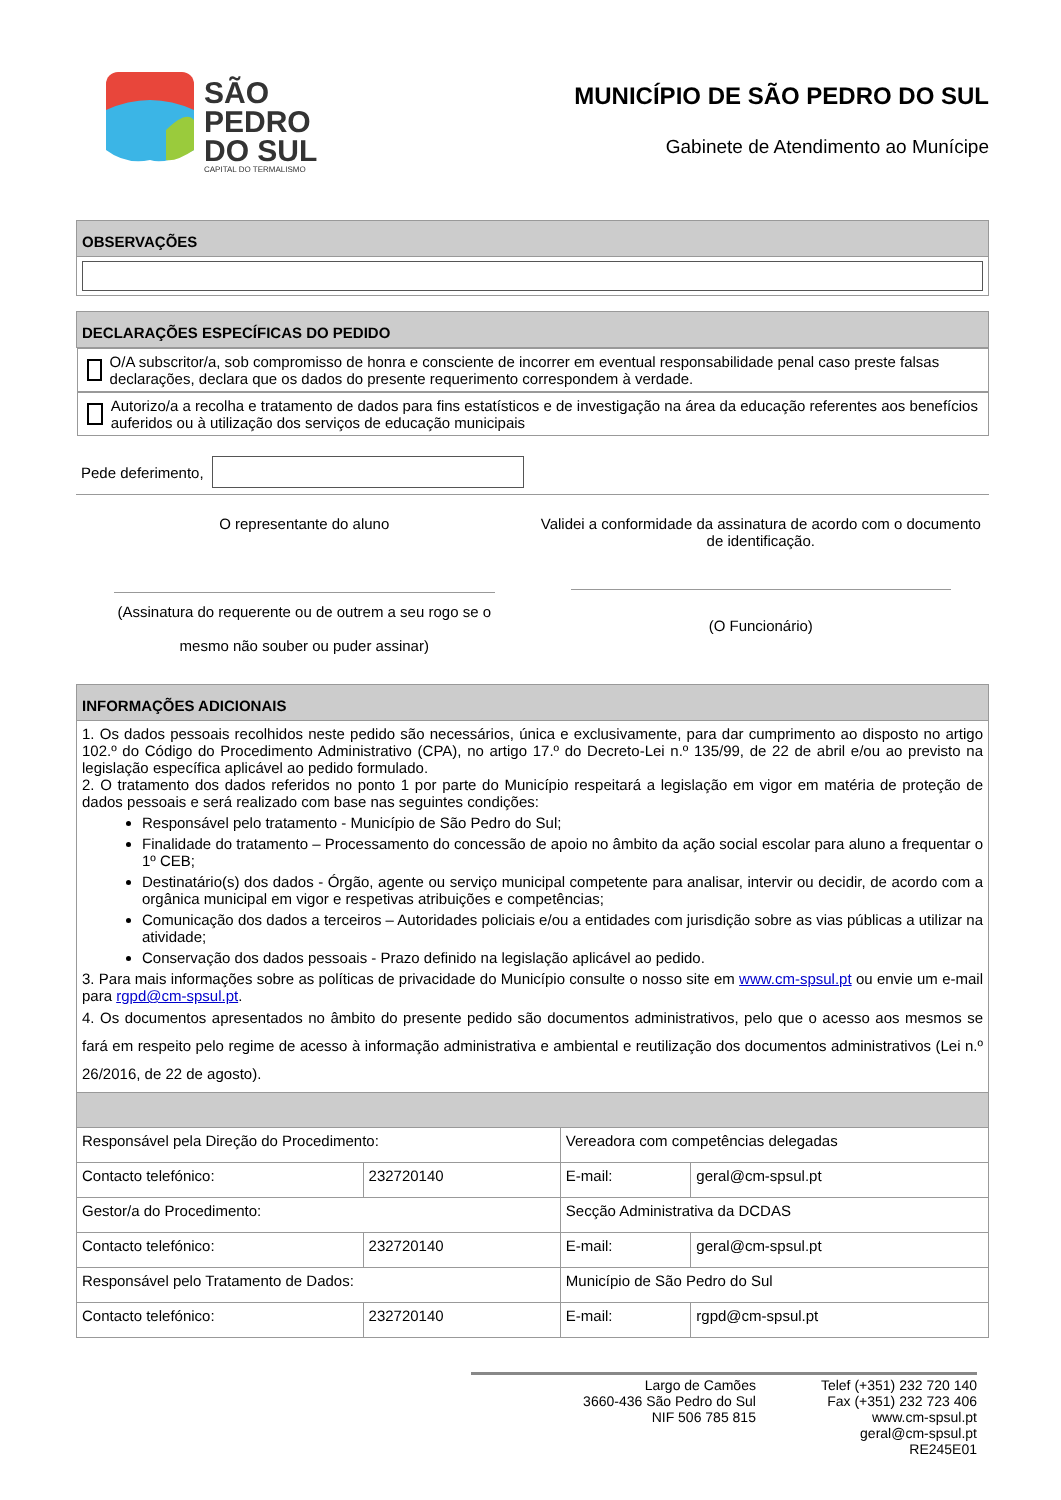SÃO
PEDRO
DO SUL
CAPITAL DO TERMALISMO
MUNICÍPIO DE SÃO PEDRO DO SUL
Gabinete de Atendimento ao Munícipe
| OBSERVAÇÕES |
| --- |
| DECLARAÇÕES ESPECÍFICAS DO PEDIDO |
| --- |
| O/A subscritor/a, sob compromisso de honra e consciente de incorrer em eventual responsabilidade penal caso preste falsas declarações, declara que os dados do presente requerimento correspondem à verdade. |
| Autorizo/a a recolha e tratamento de dados para fins estatísticos e de investigação na área da educação referentes aos benefícios auferidos ou à utilização dos serviços de educação municipais |
Pede deferimento,
O representante do aluno
(Assinatura do requerente ou de outrem a seu rogo se o
mesmo não souber ou puder assinar)
Validei a conformidade da assinatura de acordo com o documento de identificação.
(O Funcionário)
| INFORMAÇÕES ADICIONAIS | | | |
| --- | --- | --- | --- |
| 1. Os dados pessoais recolhidos neste pedido são necessários, única e exclusivamente, para dar cumprimento ao disposto no artigo 102.º do Código do Procedimento Administrativo (CPA), no artigo 17.º do Decreto-Lei n.º 135/99, de 22 de abril e/ou ao previsto na legislação específica aplicável ao pedido formulado. 2. O tratamento dos dados referidos no ponto 1 por parte do Município respeitará a legislação em vigor em matéria de proteção de dados pessoais e será realizado com base nas seguintes condições: Responsável pelo tratamento - Município de São Pedro do Sul; Finalidade do tratamento – Processamento do concessão de apoio no âmbito da ação social escolar para aluno a frequentar o 1º CEB; Destinatário(s) dos dados - Órgão, agente ou serviço municipal competente para analisar, intervir ou decidir, de acordo com a orgânica municipal em vigor e respetivas atribuições e competências; Comunicação dos dados a terceiros – Autoridades policiais e/ou a entidades com jurisdição sobre as vias públicas a utilizar na atividade; Conservação dos dados pessoais - Prazo definido na legislação aplicável ao pedido. 3. Para mais informações sobre as políticas de privacidade do Município consulte o nosso site em www.cm-spsul.pt ou envie um e-mail para rgpd@cm-spsul.pt . 4. Os documentos apresentados no âmbito do presente pedido são documentos administrativos, pelo que o acesso aos mesmos se fará em respeito pelo regime de acesso à informação administrativa e ambiental e reutilização dos documentos administrativos (Lei n.º 26/2016, de 22 de agosto). | | | |
| Responsável pela Direção do Procedimento: | | Vereadora com competências delegadas | |
| Contacto telefónico: | 232720140 | E-mail: | geral@cm-spsul.pt |
| Gestor/a do Procedimento: | | Secção Administrativa da DCDAS | |
| Contacto telefónico: | 232720140 | E-mail: | geral@cm-spsul.pt |
| Responsável pelo Tratamento de Dados: | | Município de São Pedro do Sul | |
| Contacto telefónico: | 232720140 | E-mail: | rgpd@cm-spsul.pt |
Largo de Camões
3660-436 São Pedro do Sul
NIF 506 785 815
Telef (+351) 232 720 140
Fax (+351) 232 723 406
www.cm-spsul.pt
geral@cm-spsul.pt
RE245E01